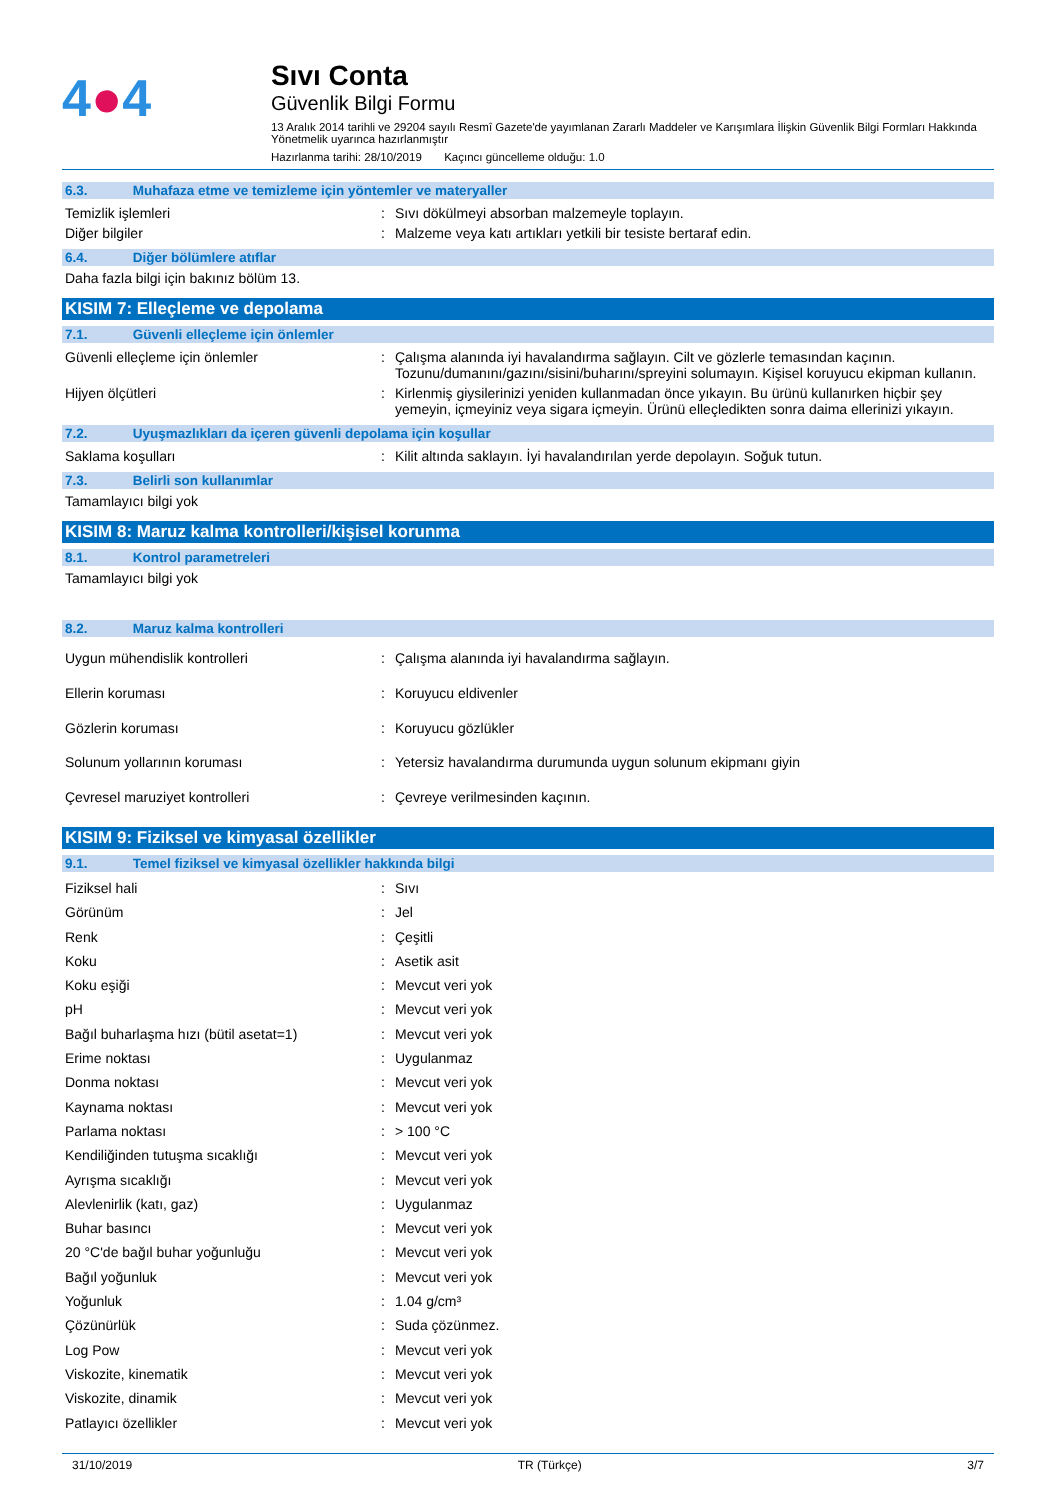4●4
Sıvı Conta
Güvenlik Bilgi Formu
13 Aralık 2014 tarihli ve 29204 sayılı Resmî Gazete'de yayımlanan Zararlı Maddeler ve Karışımlara İlişkin Güvenlik Bilgi Formları Hakkında Yönetmelik uyarınca hazırlanmıştır
Hazırlanma tarihi: 28/10/2019 Kaçıncı güncelleme olduğu: 1.0
6.3. Muhafaza etme ve temizleme için yöntemler ve materyaller
| Temizlik işlemleri | : | Sıvı dökülmeyi absorban malzemeyle toplayın. |
| Diğer bilgiler | : | Malzeme veya katı artıkları yetkili bir tesiste bertaraf edin. |
6.4. Diğer bölümlere atıflar
Daha fazla bilgi için bakınız bölüm 13.
KISIM 7: Elleçleme ve depolama
7.1. Güvenli elleçleme için önlemler
| Güvenli elleçleme için önlemler | : | Çalışma alanında iyi havalandırma sağlayın. Cilt ve gözlerle temasından kaçının. Tozunu/dumanını/gazını/sisini/buharını/spreyini solumayın. Kişisel koruyucu ekipman kullanın. |
| Hijyen ölçütleri | : | Kirlenmiş giysilerinizi yeniden kullanmadan önce yıkayın. Bu ürünü kullanırken hiçbir şey yemeyin, içmeyiniz veya sigara içmeyin. Ürünü elleçledikten sonra daima ellerinizi yıkayın. |
7.2. Uyuşmazlıkları da içeren güvenli depolama için koşullar
| Saklama koşulları | : | Kilit altında saklayın. İyi havalandırılan yerde depolayın. Soğuk tutun. |
7.3. Belirli son kullanımlar
Tamamlayıcı bilgi yok
KISIM 8: Maruz kalma kontrolleri/kişisel korunma
8.1. Kontrol parametreleri
Tamamlayıcı bilgi yok
8.2. Maruz kalma kontrolleri
| Uygun mühendislik kontrolleri | : | Çalışma alanında iyi havalandırma sağlayın. |
| Ellerin koruması | : | Koruyucu eldivenler |
| Gözlerin koruması | : | Koruyucu gözlükler |
| Solunum yollarının koruması | : | Yetersiz havalandırma durumunda uygun solunum ekipmanı giyin |
| Çevresel maruziyet kontrolleri | : | Çevreye verilmesinden kaçının. |
KISIM 9: Fiziksel ve kimyasal özellikler
9.1. Temel fiziksel ve kimyasal özellikler hakkında bilgi
| Fiziksel hali | : | Sıvı |
| Görünüm | : | Jel |
| Renk | : | Çeşitli |
| Koku | : | Asetik asit |
| Koku eşiği | : | Mevcut veri yok |
| pH | : | Mevcut veri yok |
| Bağıl buharlaşma hızı (bütil asetat=1) | : | Mevcut veri yok |
| Erime noktası | : | Uygulanmaz |
| Donma noktası | : | Mevcut veri yok |
| Kaynama noktası | : | Mevcut veri yok |
| Parlama noktası | : | > 100 °C |
| Kendiliğinden tutuşma sıcaklığı | : | Mevcut veri yok |
| Ayrışma sıcaklığı | : | Mevcut veri yok |
| Alevlenirlik (katı, gaz) | : | Uygulanmaz |
| Buhar basıncı | : | Mevcut veri yok |
| 20 °C'de bağıl buhar yoğunluğu | : | Mevcut veri yok |
| Bağıl yoğunluk | : | Mevcut veri yok |
| Yoğunluk | : | 1.04 g/cm³ |
| Çözünürlük | : | Suda çözünmez. |
| Log Pow | : | Mevcut veri yok |
| Viskozite, kinematik | : | Mevcut veri yok |
| Viskozite, dinamik | : | Mevcut veri yok |
| Patlayıcı özellikler | : | Mevcut veri yok |
31/10/2019 TR (Türkçe) 3/7